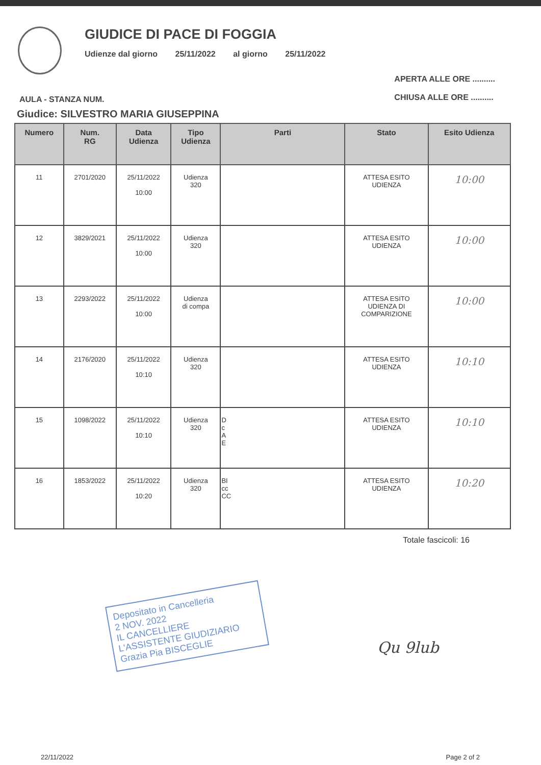GIUDICE DI PACE DI FOGGIA
Udienze dal giorno 25/11/2022 al giorno 25/11/2022
AULA - STANZA NUM.
APERTA ALLE ORE ..........
CHIUSA ALLE ORE ..........
Giudice: SILVESTRO MARIA GIUSEPPINA
| Numero | Num. RG | Data Udienza | Tipo Udienza | Parti | Stato | Esito Udienza |
| --- | --- | --- | --- | --- | --- | --- |
| 11 | 2701/2020 | 25/11/2022 10:00 | Udienza 320 | | ATTESA ESITO UDIENZA | 10:00 |
| 12 | 3829/2021 | 25/11/2022 10:00 | Udienza 320 | | ATTESA ESITO UDIENZA | 10:00 |
| 13 | 2293/2022 | 25/11/2022 10:00 | Udienza di compa | | ATTESA ESITO UDIENZA DI COMPARIZIONE | 10:00 |
| 14 | 2176/2020 | 25/11/2022 10:10 | Udienza 320 | | ATTESA ESITO UDIENZA | 10:10 |
| 15 | 1098/2022 | 25/11/2022 10:10 | Udienza 320 | D c A E | ATTESA ESITO UDIENZA | 10:10 |
| 16 | 1853/2022 | 25/11/2022 10:20 | Udienza 320 | BI cc CC | ATTESA ESITO UDIENZA | 10:20 |
Totale fascicoli: 16
Depositato in Cancelleria
2 NOV. 2022
IL CANCELLIERE
L'ASSISTENTE GIUDIZIARIO
Grazia Pia BISCEGLIE
Qu 9lub
22/11/2022 Page 2 of 2